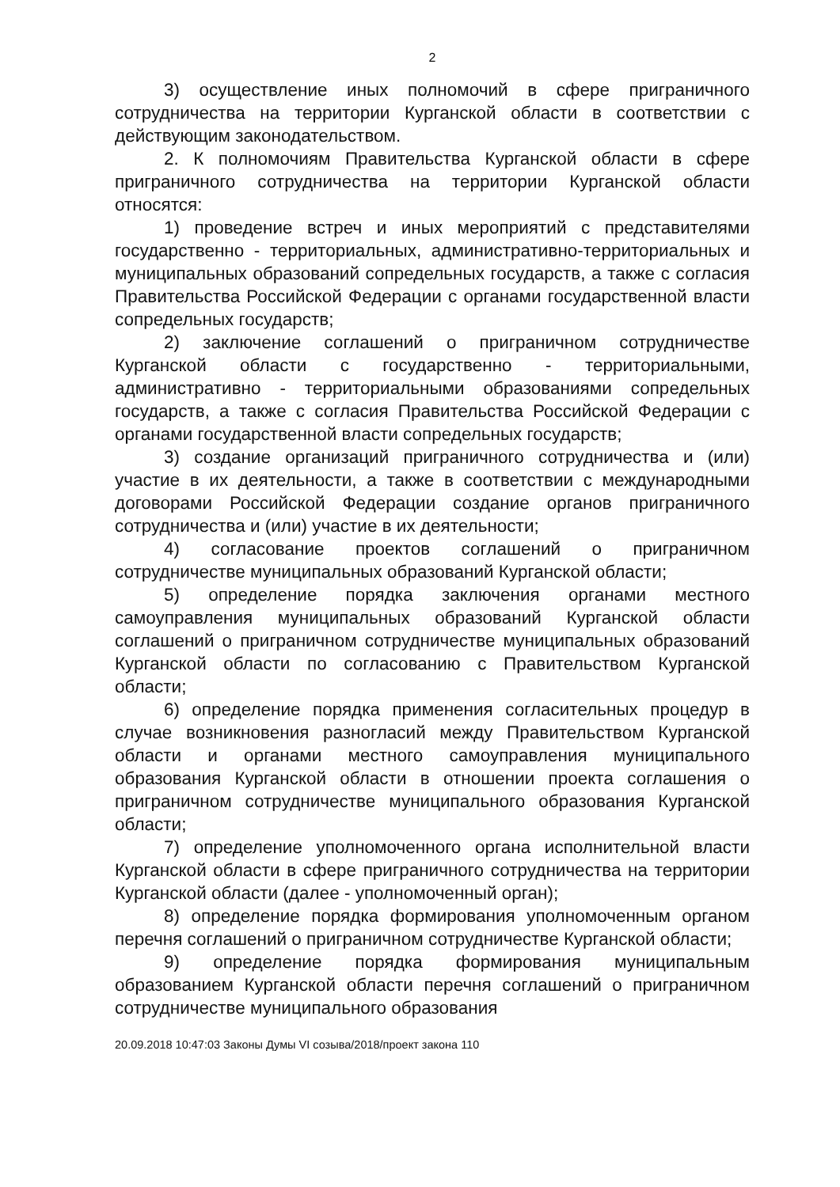2
3) осуществление иных полномочий в сфере приграничного сотрудничества на территории Курганской области в соответствии с действующим законодательством.
2. К полномочиям Правительства Курганской области в сфере приграничного сотрудничества на территории Курганской области относятся:
1) проведение встреч и иных мероприятий с представителями государственно - территориальных, административно-территориальных и муниципальных образований сопредельных государств, а также с согласия Правительства Российской Федерации с органами государственной власти сопредельных государств;
2) заключение соглашений о приграничном сотрудничестве Курганской области с государственно - территориальными, административно - территориальными образованиями сопредельных государств, а также с согласия Правительства Российской Федерации с органами государственной власти сопредельных государств;
3) создание организаций приграничного сотрудничества и (или) участие в их деятельности, а также в соответствии с международными договорами Российской Федерации создание органов приграничного сотрудничества и (или) участие в их деятельности;
4) согласование проектов соглашений о приграничном сотрудничестве муниципальных образований Курганской области;
5) определение порядка заключения органами местного самоуправления муниципальных образований Курганской области соглашений о приграничном сотрудничестве муниципальных образований Курганской области по согласованию с Правительством Курганской области;
6) определение порядка применения согласительных процедур в случае возникновения разногласий между Правительством Курганской области и органами местного самоуправления муниципального образования Курганской области в отношении проекта соглашения о приграничном сотрудничестве муниципального образования Курганской области;
7) определение уполномоченного органа исполнительной власти Курганской области в сфере приграничного сотрудничества на территории Курганской области (далее - уполномоченный орган);
8) определение порядка формирования уполномоченным органом перечня соглашений о приграничном сотрудничестве Курганской области;
9) определение порядка формирования муниципальным образованием Курганской области перечня соглашений о приграничном сотрудничестве муниципального образования
20.09.2018 10:47:03 Законы Думы VI созыва/2018/проект закона 110